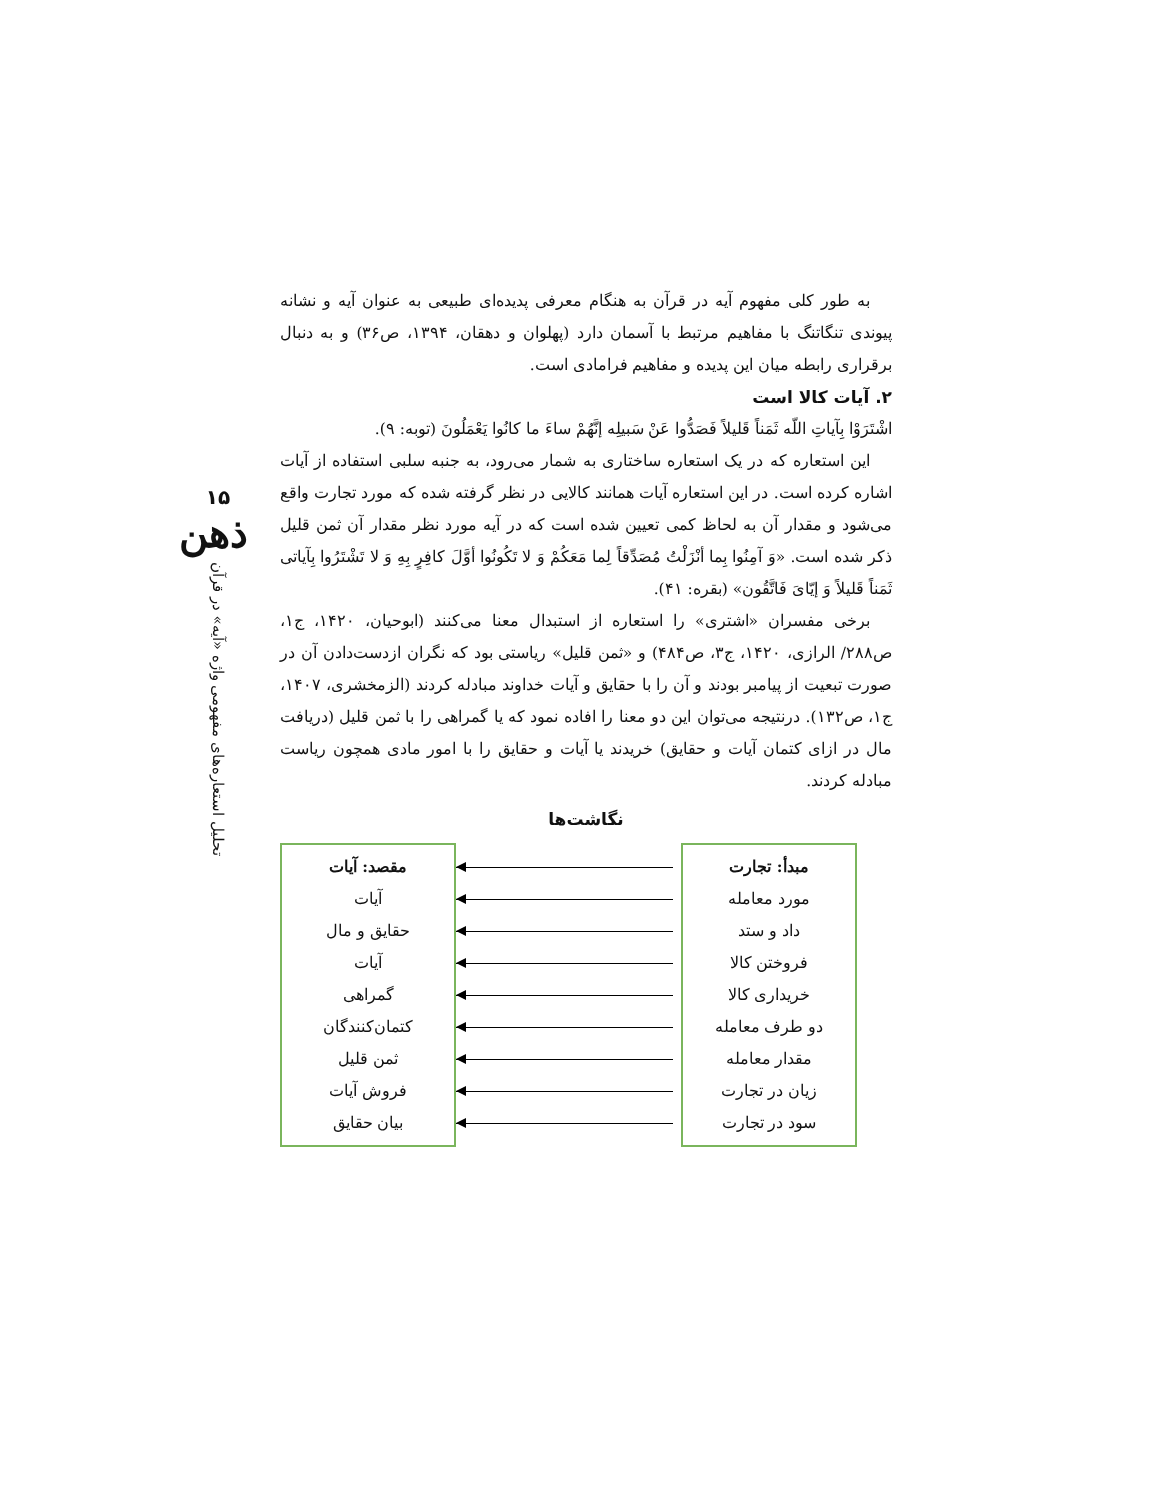۱۵
ذهن
تحلیل استعاره‌های مفهومی واژه «آیه» در قرآن
به طور کلی مفهوم آیه در قرآن به هنگام معرفی پدیده‌ای طبیعی به عنوان آیه و نشانه پیوندی تنگاتنگ با مفاهیم مرتبط با آسمان دارد (پهلوان و دهقان، ۱۳۹۴، ص۳۶) و به دنبال برقراری رابطه میان این پدیده و مفاهیم فرامادی است.
۲. آیات کالا است
اشْتَرَوْا بِآیاتِ اللّه ثَمَناً قَلیلاً فَصَدُّوا عَنْ سَبیلِه إنَّهُمْ ساءَ ما کانُوا یَعْمَلُونَ (توبه: ۹).
این استعاره که در یک استعاره ساختاری به شمار می‌رود، به جنبه سلبی استفاده از آیات اشاره کرده است. در این استعاره آیات همانند کالایی در نظر گرفته شده که مورد تجارت واقع می‌شود و مقدار آن به لحاظ کمی تعیین شده است که در آیه مورد نظر مقدار آن ثمن قلیل ذکر شده است. «وَ آمِنُوا بِما أنْزَلْتُ مُصَدِّقاً لِما مَعَکُمْ وَ لا تَکُونُوا أوَّلَ کافِرٍ بِهِ وَ لا تَشْتَرُوا بِآیاتی ثَمَناً قَلیلاً وَ إیّایَ فَاتَّقُون» (بقره: ۴۱).
برخی مفسران «اشتری» را استعاره از استبدال معنا می‌کنند (ابوحیان، ۱۴۲۰، ج۱، ص۲۸۸/ الرازی، ۱۴۲۰، ج۳، ص۴۸۴) و «ثمن قلیل» ریاستی بود که نگران ازدست‌دادن آن در صورت تبعیت از پیامبر بودند و آن را با حقایق و آیات خداوند مبادله کردند (الزمخشری، ۱۴۰۷، ج۱، ص۱۳۲). درنتیجه می‌توان این دو معنا را افاده نمود که یا گمراهی را با ثمن قلیل (دریافت مال در ازای کتمان آیات و حقایق) خریدند یا آیات و حقایق را با امور مادی همچون ریاست مبادله کردند.
نگاشت‌ها
مبدأ: تجارت
مورد معامله
داد و ستد
فروختن کالا
خریداری کالا
دو طرف معامله
مقدار معامله
زیان در تجارت
سود در تجارت
مقصد: آیات
آیات
حقایق و مال
آیات
گمراهی
کتمان‌کنندگان
ثمن قلیل
فروش آیات
بیان حقایق